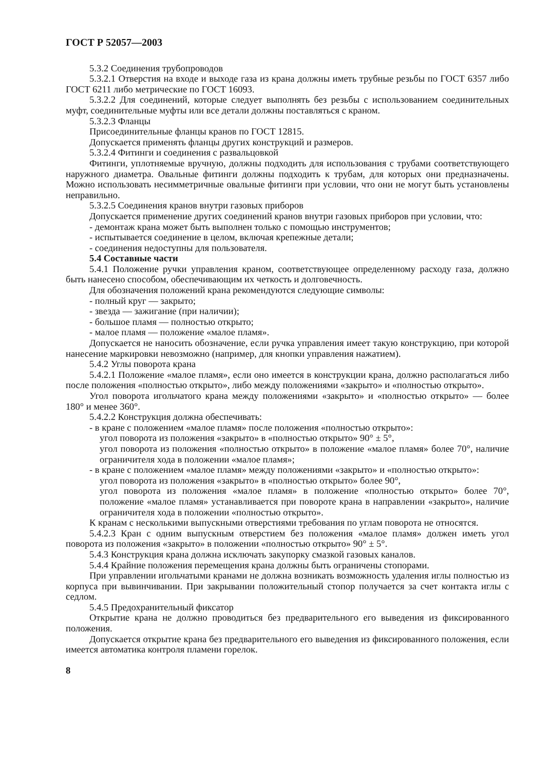ГОСТ Р 52057—2003
5.3.2 Соединения трубопроводов
5.3.2.1 Отверстия на входе и выходе газа из крана должны иметь трубные резьбы по ГОСТ 6357 либо ГОСТ 6211 либо метрические по ГОСТ 16093.
5.3.2.2 Для соединений, которые следует выполнять без резьбы с использованием соединительных муфт, соединительные муфты или все детали должны поставляться с краном.
5.3.2.3 Фланцы
Присоединительные фланцы кранов по ГОСТ 12815.
Допускается применять фланцы других конструкций и размеров.
5.3.2.4 Фитинги и соединения с развальцовкой
Фитинги, уплотняемые вручную, должны подходить для использования с трубами соответствующего наружного диаметра. Овальные фитинги должны подходить к трубам, для которых они предназначены. Можно использовать несимметричные овальные фитинги при условии, что они не могут быть установлены неправильно.
5.3.2.5 Соединения кранов внутри газовых приборов
Допускается применение других соединений кранов внутри газовых приборов при условии, что:
- демонтаж крана может быть выполнен только с помощью инструментов;
- испытывается соединение в целом, включая крепежные детали;
- соединения недоступны для пользователя.
5.4 Составные части
5.4.1 Положение ручки управления краном, соответствующее определенному расходу газа, должно быть нанесено способом, обеспечивающим их четкость и долговечность.
Для обозначения положений крана рекомендуются следующие символы:
- полный круг — закрыто;
- звезда — зажигание (при наличии);
- большое пламя — полностью открыто;
- малое пламя — положение «малое пламя».
Допускается не наносить обозначение, если ручка управления имеет такую конструкцию, при которой нанесение маркировки невозможно (например, для кнопки управления нажатием).
5.4.2 Углы поворота крана
5.4.2.1 Положение «малое пламя», если оно имеется в конструкции крана, должно располагаться либо после положения «полностью открыто», либо между положениями «закрыто» и «полностью открыто».
Угол поворота игольчатого крана между положениями «закрыто» и «полностью открыто» — более 180° и менее 360°.
5.4.2.2 Конструкция должна обеспечивать:
- в кране с положением «малое пламя» после положения «полностью открыто»:
угол поворота из положения «закрыто» в «полностью открыто» 90° ± 5°,
угол поворота из положения «полностью открыто» в положение «малое пламя» более 70°, наличие ограничителя хода в положении «малое пламя»;
- в кране с положением «малое пламя» между положениями «закрыто» и «полностью открыто»:
угол поворота из положения «закрыто» в «полностью открыто» более 90°,
угол поворота из положения «малое пламя» в положение «полностью открыто» более 70°, положение «малое пламя» устанавливается при повороте крана в направлении «закрыто», наличие ограничителя хода в положении «полностью открыто».
К кранам с несколькими выпускными отверстиями требования по углам поворота не относятся.
5.4.2.3 Кран с одним выпускным отверстием без положения «малое пламя» должен иметь угол поворота из положения «закрыто» в положении «полностью открыто» 90° ± 5°.
5.4.3 Конструкция крана должна исключать закупорку смазкой газовых каналов.
5.4.4 Крайние положения перемещения крана должны быть ограничены стопорами.
При управлении игольчатыми кранами не должна возникать возможность удаления иглы полностью из корпуса при вывинчивании. При закрывании положительный стопор получается за счет контакта иглы с седлом.
5.4.5 Предохранительный фиксатор
Открытие крана не должно проводиться без предварительного его выведения из фиксированного положения.
Допускается открытие крана без предварительного его выведения из фиксированного положения, если имеется автоматика контроля пламени горелок.
8